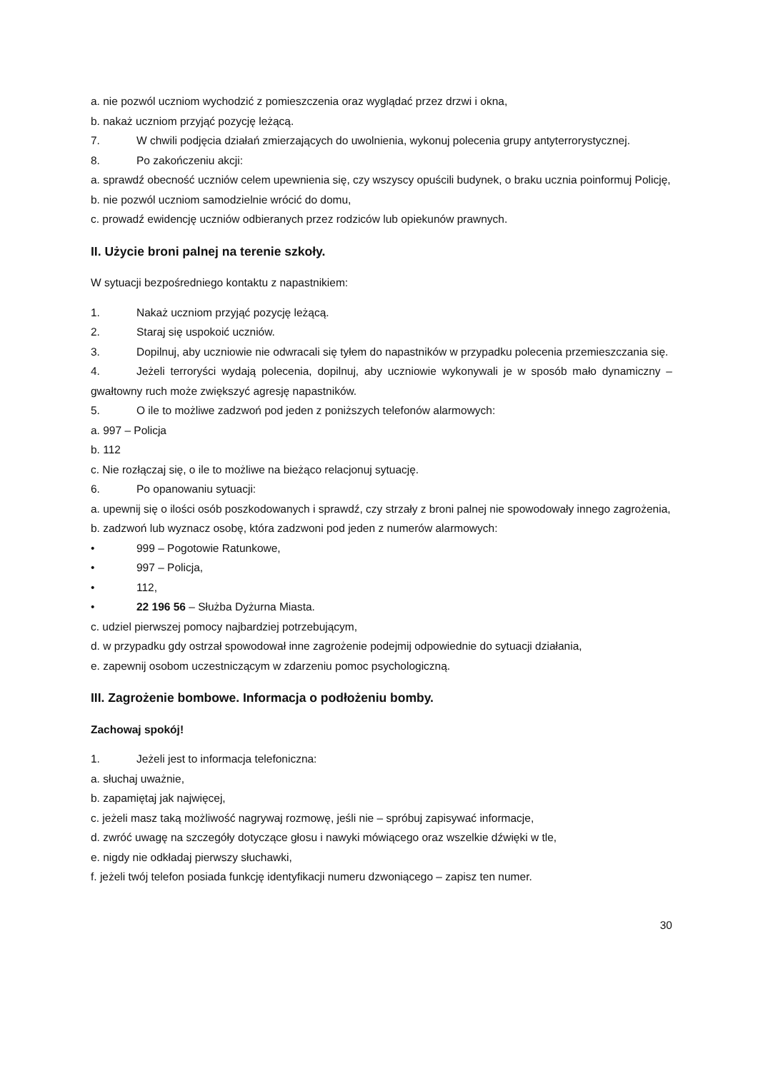a. nie pozwól uczniom wychodzić z pomieszczenia oraz wyglądać przez drzwi i okna,
b. nakaż uczniom przyjąć pozycję leżącą.
7. W chwili podjęcia działań zmierzających do uwolnienia, wykonuj polecenia grupy antyterrorystycznej.
8. Po zakończeniu akcji:
a. sprawdź obecność uczniów celem upewnienia się, czy wszyscy opuścili budynek, o braku ucznia poinformuj Policję,
b. nie pozwól uczniom samodzielnie wrócić do domu,
c. prowadź ewidencję uczniów odbieranych przez rodziców lub opiekunów prawnych.
II. Użycie broni palnej na terenie szkoły.
W sytuacji bezpośredniego kontaktu z napastnikiem:
1. Nakaż uczniom przyjąć pozycję leżącą.
2. Staraj się uspokoić uczniów.
3. Dopilnuj, aby uczniowie nie odwracali się tyłem do napastników w przypadku polecenia przemieszczania się.
4. Jeżeli terroryści wydają polecenia, dopilnuj, aby uczniowie wykonywali je w sposób mało dynamiczny – gwałtowny ruch może zwiększyć agresję napastników.
5. O ile to możliwe zadzwoń pod jeden z poniższych telefonów alarmowych:
a. 997 – Policja
b. 112
c. Nie rozłączaj się, o ile to możliwe na bieżąco relacjonuj sytuację.
6. Po opanowaniu sytuacji:
a. upewnij się o ilości osób poszkodowanych i sprawdź, czy strzały z broni palnej nie spowodowały innego zagrożenia,
b. zadzwoń lub wyznacz osobę, która zadzwoni pod jeden z numerów alarmowych:
• 999 – Pogotowie Ratunkowe,
• 997 – Policja,
• 112,
• 22 196 56 – Służba Dyżurna Miasta.
c. udziel pierwszej pomocy najbardziej potrzebującym,
d. w przypadku gdy ostrzał spowodował inne zagrożenie podejmij odpowiednie do sytuacji działania,
e. zapewnij osobom uczestniczącym w zdarzeniu pomoc psychologiczną.
III. Zagrożenie bombowe. Informacja o podłożeniu bomby.
Zachowaj spokój!
1. Jeżeli jest to informacja telefoniczna:
a. słuchaj uważnie,
b. zapamiętaj jak najwięcej,
c. jeżeli masz taką możliwość nagrywaj rozmowę, jeśli nie – spróbuj zapisywać informacje,
d. zwróć uwagę na szczegóły dotyczące głosu i nawyki mówiącego oraz wszelkie dźwięki w tle,
e. nigdy nie odkładaj pierwszy słuchawki,
f. jeżeli twój telefon posiada funkcję identyfikacji numeru dzwoniącego – zapisz ten numer.
30